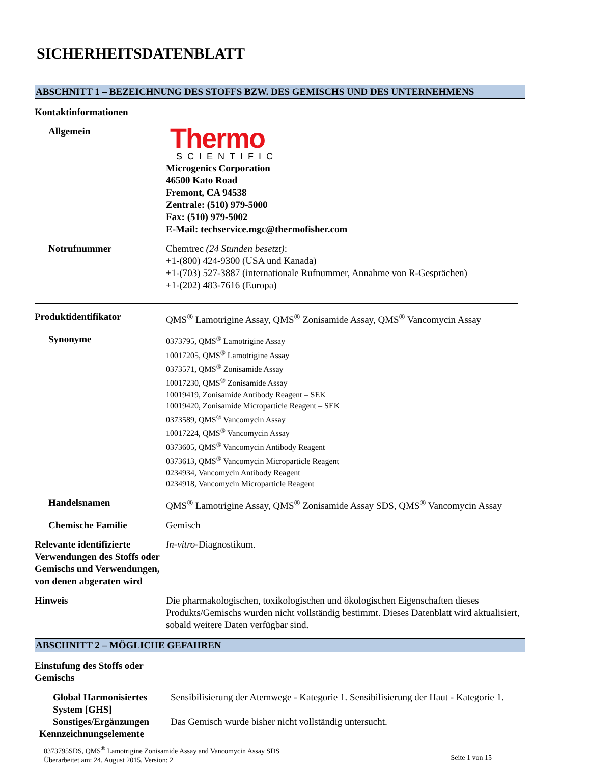SICHERHEITSDATENBLATT
ABSCHNITT 1 – BEZEICHNUNG DES STOFFS BZW. DES GEMISCHS UND DES UNTERNEHMENS
Kontaktinformationen
Allgemein
Thermo
SCIENTIFIC
Microgenics Corporation
46500 Kato Road
Fremont, CA 94538
Zentrale: (510) 979-5000
Fax: (510) 979-5002
E-Mail: techservice.mgc@thermofisher.com
Notrufnummer Chemtrec (24 Stunden besetzt):
+1-(800) 424-9300 (USA und Kanada)
+1-(703) 527-3887 (internationale Rufnummer, Annahme von R-Gesprächen)
+1-(202) 483-7616 (Europa)
.
Produktidentifikator QMS<sup>®</sup> Lamotrigine Assay, QMS<sup>®</sup> Zonisamide Assay, QMS<sup>®</sup> Vancomycin Assay
Synonyme
0373795, QMS<sup>®</sup> Lamotrigine Assay
10017205, QMS<sup>®</sup> Lamotrigine Assay
0373571, QMS<sup>®</sup> Zonisamide Assay
10017230, QMS<sup>®</sup> Zonisamide Assay
10019419, Zonisamide Antibody Reagent – SEK
10019420, Zonisamide Microparticle Reagent – SEK
0373589, QMS<sup>®</sup> Vancomycin Assay
10017224, QMS<sup>®</sup> Vancomycin Assay
0373605, QMS<sup>®</sup> Vancomycin Antibody Reagent
0373613, QMS<sup>®</sup> Vancomycin Microparticle Reagent
0234934, Vancomycin Antibody Reagent
0234918, Vancomycin Microparticle Reagent
Handelsnamen QMS<sup>®</sup> Lamotrigine Assay, QMS<sup>®</sup> Zonisamide Assay SDS, QMS<sup>®</sup> Vancomycin Assay
Chemische Familie Gemisch
Relevante identifizierte Verwendungen des Stoffs oder Gemischs und Verwendungen, von denen abgeraten wird
In-vitro-Diagnostikum.
Hinweis Die pharmakologischen, toxikologischen und ökologischen Eigenschaften dieses Produkts/Gemischs wurden nicht vollständig bestimmt. Dieses Datenblatt wird aktualisiert, sobald weitere Daten verfügbar sind.
ABSCHNITT 2 – MÖGLICHE GEFAHREN
Einstufung des Stoffs oder Gemischs
Global Harmonisiertes System [GHS]
Sensibilisierung der Atemwege - Kategorie 1. Sensibilisierung der Haut - Kategorie 1.
Sonstiges/Ergänzungen
Das Gemisch wurde bisher nicht vollständig untersucht.
Kennzeichnungselemente
0373795SDS, QMS<sup>®</sup> Lamotrigine Zonisamide Assay and Vancomycin Assay SDS
Überarbeitet am: 24. August 2015, Version: 2
Seite 1 von 15